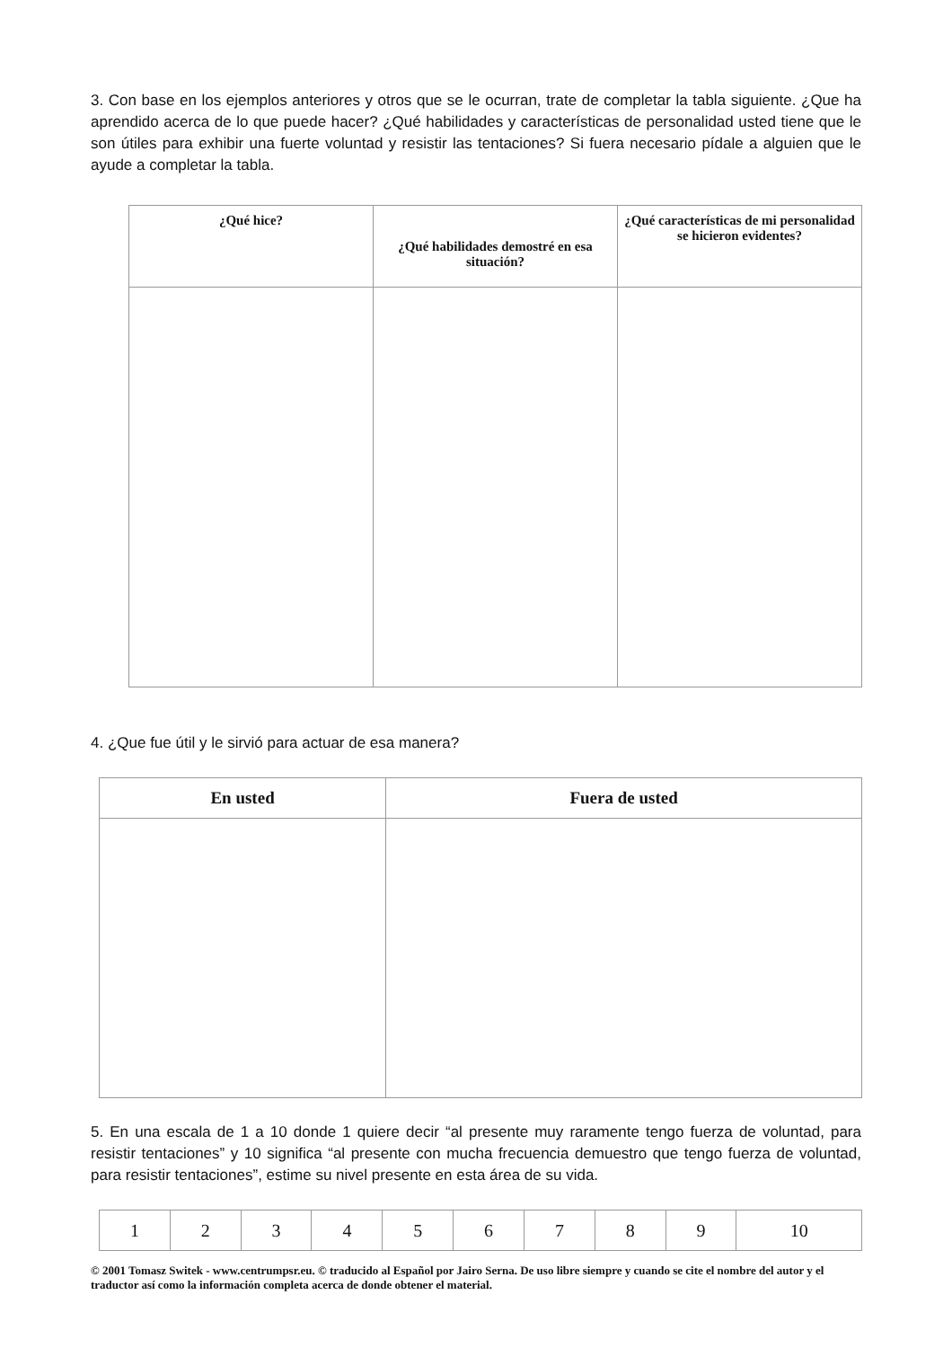3. Con base en los ejemplos anteriores y otros que se le ocurran, trate de completar la tabla siguiente. ¿Que ha aprendido acerca de lo que puede hacer? ¿Qué habilidades y características de personalidad usted tiene que le son útiles para exhibir una fuerte voluntad y resistir las tentaciones? Si fuera necesario pídale a alguien que le ayude a completar la tabla.
| ¿Qué hice? | ¿Qué habilidades demostré en esa situación? | ¿Qué características de mi personalidad se hicieron evidentes? |
| --- | --- | --- |
4. ¿Que fue útil y le sirvió para actuar de esa manera?
| En usted | Fuera de usted |
| --- | --- |
5. En una escala de 1 a 10 donde 1 quiere decir “al presente muy raramente tengo fuerza de voluntad, para resistir tentaciones” y 10 significa “al presente con mucha frecuencia demuestro que tengo fuerza de voluntad, para resistir tentaciones”, estime su nivel presente en esta área de su vida.
| 1 | 2 | 3 | 4 | 5 | 6 | 7 | 8 | 9 | 10 |
© 2001 Tomasz Switek - www.centrumpsr.eu. © traducido al Español por Jairo Serna. De uso libre siempre y cuando se cite el nombre del autor y el traductor así como la información completa acerca de donde obtener el material.